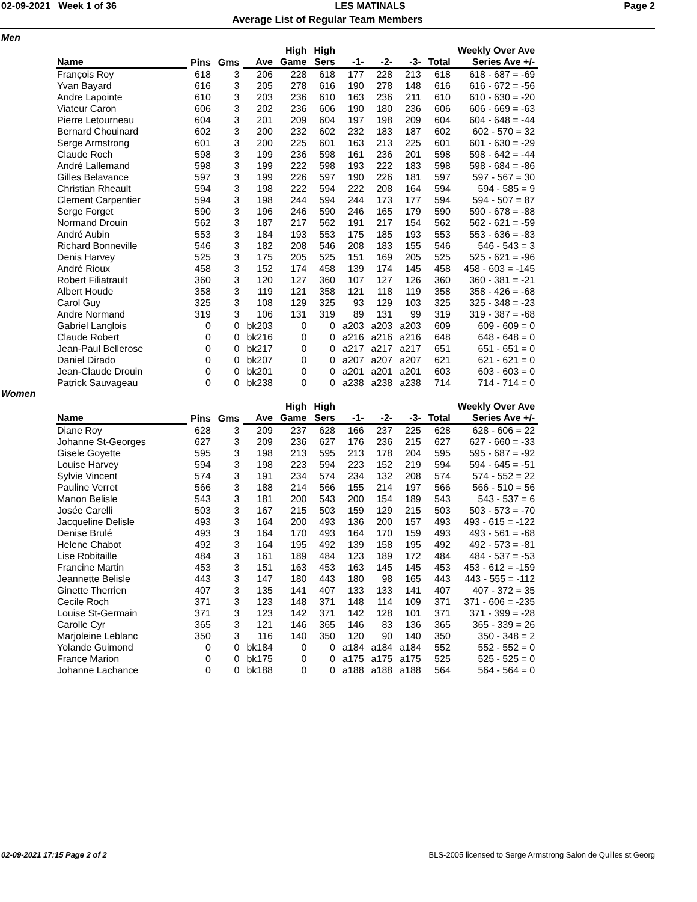02-09-2021 Week 1 of 36 LES MATINALS Page 2
Average List of Regular Team Members
Men
| | | | | High | High | | | | | Weekly Over Ave |
| --- | --- | --- | --- | --- | --- | --- | --- | --- | --- | --- |
| Name | Pins | Gms | Ave | Game | Sers | -1- | -2- | -3- | Total | Series Ave +/- |
| François Roy | 618 | 3 | 206 | 228 | 618 | 177 | 228 | 213 | 618 | 618 - 687 = -69 |
| Yvan Bayard | 616 | 3 | 205 | 278 | 616 | 190 | 278 | 148 | 616 | 616 - 672 = -56 |
| Andre Lapointe | 610 | 3 | 203 | 236 | 610 | 163 | 236 | 211 | 610 | 610 - 630 = -20 |
| Viateur Caron | 606 | 3 | 202 | 236 | 606 | 190 | 180 | 236 | 606 | 606 - 669 = -63 |
| Pierre Letourneau | 604 | 3 | 201 | 209 | 604 | 197 | 198 | 209 | 604 | 604 - 648 = -44 |
| Bernard Chouinard | 602 | 3 | 200 | 232 | 602 | 232 | 183 | 187 | 602 | 602 - 570 = 32 |
| Serge Armstrong | 601 | 3 | 200 | 225 | 601 | 163 | 213 | 225 | 601 | 601 - 630 = -29 |
| Claude Roch | 598 | 3 | 199 | 236 | 598 | 161 | 236 | 201 | 598 | 598 - 642 = -44 |
| André Lallemand | 598 | 3 | 199 | 222 | 598 | 193 | 222 | 183 | 598 | 598 - 684 = -86 |
| Gilles Belavance | 597 | 3 | 199 | 226 | 597 | 190 | 226 | 181 | 597 | 597 - 567 = 30 |
| Christian Rheault | 594 | 3 | 198 | 222 | 594 | 222 | 208 | 164 | 594 | 594 - 585 = 9 |
| Clement Carpentier | 594 | 3 | 198 | 244 | 594 | 244 | 173 | 177 | 594 | 594 - 507 = 87 |
| Serge Forget | 590 | 3 | 196 | 246 | 590 | 246 | 165 | 179 | 590 | 590 - 678 = -88 |
| Normand Drouin | 562 | 3 | 187 | 217 | 562 | 191 | 217 | 154 | 562 | 562 - 621 = -59 |
| André Aubin | 553 | 3 | 184 | 193 | 553 | 175 | 185 | 193 | 553 | 553 - 636 = -83 |
| Richard Bonneville | 546 | 3 | 182 | 208 | 546 | 208 | 183 | 155 | 546 | 546 - 543 = 3 |
| Denis Harvey | 525 | 3 | 175 | 205 | 525 | 151 | 169 | 205 | 525 | 525 - 621 = -96 |
| André Rioux | 458 | 3 | 152 | 174 | 458 | 139 | 174 | 145 | 458 | 458 - 603 = -145 |
| Robert Filiatrault | 360 | 3 | 120 | 127 | 360 | 107 | 127 | 126 | 360 | 360 - 381 = -21 |
| Albert Houde | 358 | 3 | 119 | 121 | 358 | 121 | 118 | 119 | 358 | 358 - 426 = -68 |
| Carol Guy | 325 | 3 | 108 | 129 | 325 | 93 | 129 | 103 | 325 | 325 - 348 = -23 |
| Andre Normand | 319 | 3 | 106 | 131 | 319 | 89 | 131 | 99 | 319 | 319 - 387 = -68 |
| Gabriel Langlois | 0 | 0 | bk203 | 0 | 0 | a203 | a203 | a203 | 609 | 609 - 609 = 0 |
| Claude Robert | 0 | 0 | bk216 | 0 | 0 | a216 | a216 | a216 | 648 | 648 - 648 = 0 |
| Jean-Paul Bellerose | 0 | 0 | bk217 | 0 | 0 | a217 | a217 | a217 | 651 | 651 - 651 = 0 |
| Daniel Dirado | 0 | 0 | bk207 | 0 | 0 | a207 | a207 | a207 | 621 | 621 - 621 = 0 |
| Jean-Claude Drouin | 0 | 0 | bk201 | 0 | 0 | a201 | a201 | a201 | 603 | 603 - 603 = 0 |
| Patrick Sauvageau | 0 | 0 | bk238 | 0 | 0 | a238 | a238 | a238 | 714 | 714 - 714 = 0 |
Women
| | | | | High | High | | | | | Weekly Over Ave |
| --- | --- | --- | --- | --- | --- | --- | --- | --- | --- | --- |
| Name | Pins | Gms | Ave | Game | Sers | -1- | -2- | -3- | Total | Series Ave +/- |
| Diane Roy | 628 | 3 | 209 | 237 | 628 | 166 | 237 | 225 | 628 | 628 - 606 = 22 |
| Johanne St-Georges | 627 | 3 | 209 | 236 | 627 | 176 | 236 | 215 | 627 | 627 - 660 = -33 |
| Gisele Goyette | 595 | 3 | 198 | 213 | 595 | 213 | 178 | 204 | 595 | 595 - 687 = -92 |
| Louise Harvey | 594 | 3 | 198 | 223 | 594 | 223 | 152 | 219 | 594 | 594 - 645 = -51 |
| Sylvie Vincent | 574 | 3 | 191 | 234 | 574 | 234 | 132 | 208 | 574 | 574 - 552 = 22 |
| Pauline Verret | 566 | 3 | 188 | 214 | 566 | 155 | 214 | 197 | 566 | 566 - 510 = 56 |
| Manon Belisle | 543 | 3 | 181 | 200 | 543 | 200 | 154 | 189 | 543 | 543 - 537 = 6 |
| Josée Carelli | 503 | 3 | 167 | 215 | 503 | 159 | 129 | 215 | 503 | 503 - 573 = -70 |
| Jacqueline Delisle | 493 | 3 | 164 | 200 | 493 | 136 | 200 | 157 | 493 | 493 - 615 = -122 |
| Denise Brulé | 493 | 3 | 164 | 170 | 493 | 164 | 170 | 159 | 493 | 493 - 561 = -68 |
| Helene Chabot | 492 | 3 | 164 | 195 | 492 | 139 | 158 | 195 | 492 | 492 - 573 = -81 |
| Lise Robitaille | 484 | 3 | 161 | 189 | 484 | 123 | 189 | 172 | 484 | 484 - 537 = -53 |
| Francine Martin | 453 | 3 | 151 | 163 | 453 | 163 | 145 | 145 | 453 | 453 - 612 = -159 |
| Jeannette Belisle | 443 | 3 | 147 | 180 | 443 | 180 | 98 | 165 | 443 | 443 - 555 = -112 |
| Ginette Therrien | 407 | 3 | 135 | 141 | 407 | 133 | 133 | 141 | 407 | 407 - 372 = 35 |
| Cecile Roch | 371 | 3 | 123 | 148 | 371 | 148 | 114 | 109 | 371 | 371 - 606 = -235 |
| Louise St-Germain | 371 | 3 | 123 | 142 | 371 | 142 | 128 | 101 | 371 | 371 - 399 = -28 |
| Carolle Cyr | 365 | 3 | 121 | 146 | 365 | 146 | 83 | 136 | 365 | 365 - 339 = 26 |
| Marjoleine Leblanc | 350 | 3 | 116 | 140 | 350 | 120 | 90 | 140 | 350 | 350 - 348 = 2 |
| Yolande Guimond | 0 | 0 | bk184 | 0 | 0 | a184 | a184 | a184 | 552 | 552 - 552 = 0 |
| France Marion | 0 | 0 | bk175 | 0 | 0 | a175 | a175 | a175 | 525 | 525 - 525 = 0 |
| Johanne Lachance | 0 | 0 | bk188 | 0 | 0 | a188 | a188 | a188 | 564 | 564 - 564 = 0 |
02-09-2021 17:15 Page 2 of 2 BLS-2005 licensed to Serge Armstrong Salon de Quilles st Georg